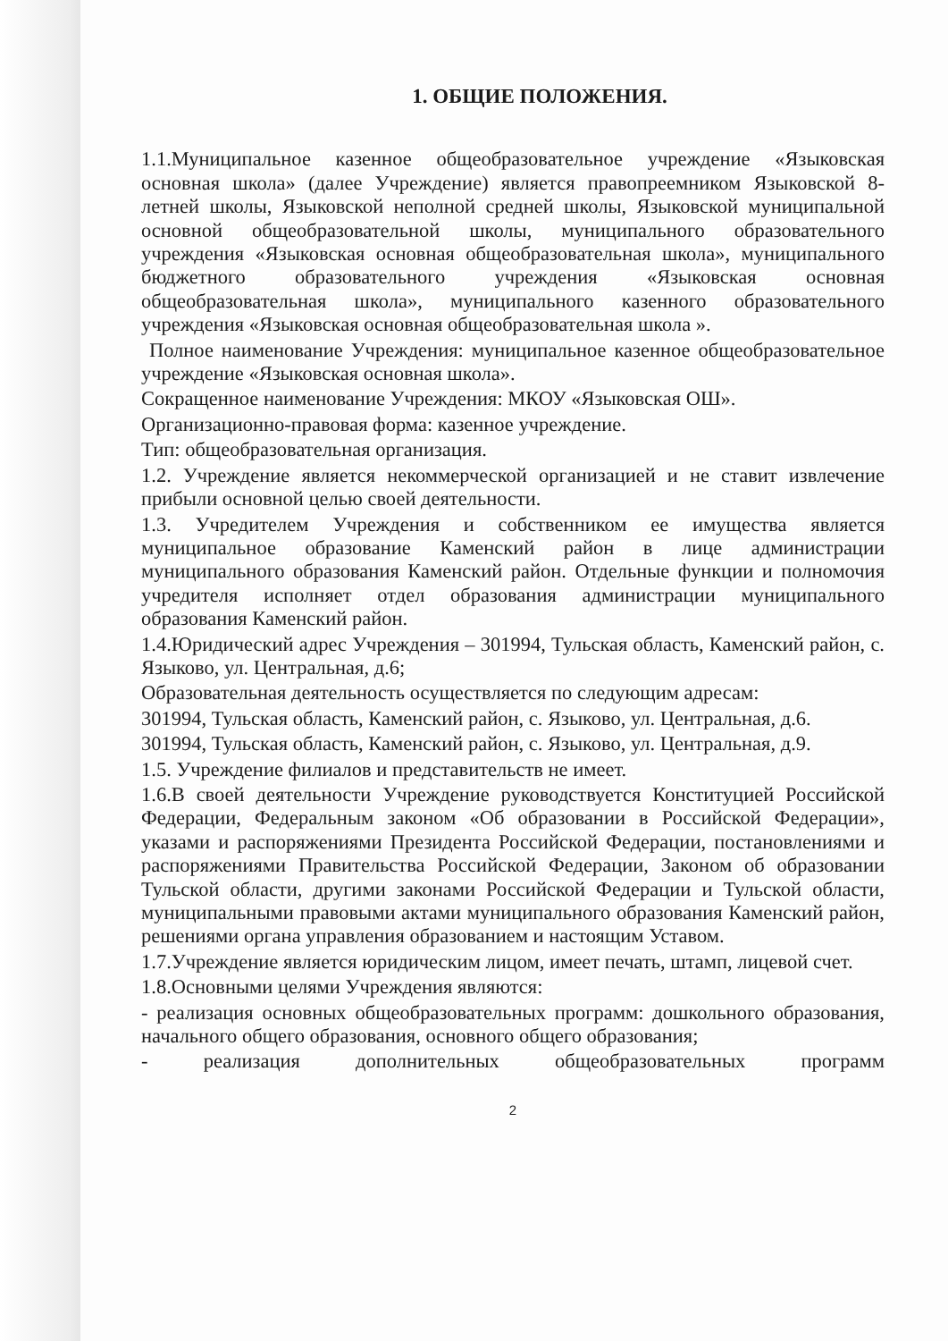1. ОБЩИЕ ПОЛОЖЕНИЯ.
1.1.Муниципальное казенное общеобразовательное учреждение «Языковская основная школа» (далее Учреждение) является правопреемником Языковской 8-летней школы, Языковской неполной средней школы, Языковской муниципальной основной общеобразовательной школы, муниципального образовательного учреждения «Языковская основная общеобразовательная школа», муниципального бюджетного образовательного учреждения «Языковская основная общеобразовательная школа», муниципального казенного образовательного учреждения «Языковская основная общеобразовательная школа ».
Полное наименование Учреждения: муниципальное казенное общеобразовательное учреждение «Языковская основная школа».
Сокращенное наименование Учреждения: МКОУ «Языковская ОШ».
Организационно-правовая форма: казенное учреждение.
Тип: общеобразовательная организация.
1.2. Учреждение является некоммерческой организацией и не ставит извлечение прибыли основной целью своей деятельности.
1.3. Учредителем Учреждения и собственником ее имущества является муниципальное образование Каменский район в лице администрации муниципального образования Каменский район. Отдельные функции и полномочия учредителя исполняет отдел образования администрации муниципального образования Каменский район.
1.4.Юридический адрес Учреждения – 301994, Тульская область, Каменский район, с. Языково, ул. Центральная, д.6;
Образовательная деятельность осуществляется по следующим адресам:
301994, Тульская область, Каменский район, с. Языково, ул. Центральная, д.6.
301994, Тульская область, Каменский район, с. Языково, ул. Центральная, д.9.
1.5. Учреждение филиалов и представительств не имеет.
1.6.В своей деятельности Учреждение руководствуется Конституцией Российской Федерации, Федеральным законом «Об образовании в Российской Федерации», указами и распоряжениями Президента Российской Федерации, постановлениями и распоряжениями Правительства Российской Федерации, Законом об образовании Тульской области, другими законами Российской Федерации и Тульской области, муниципальными правовыми актами муниципального образования Каменский район, решениями органа управления образованием и настоящим Уставом.
1.7.Учреждение является юридическим лицом, имеет печать, штамп, лицевой счет.
1.8.Основными целями Учреждения являются:
- реализация основных общеобразовательных программ: дошкольного образования, начального общего образования, основного общего образования;
- реализация дополнительных общеобразовательных программ
2